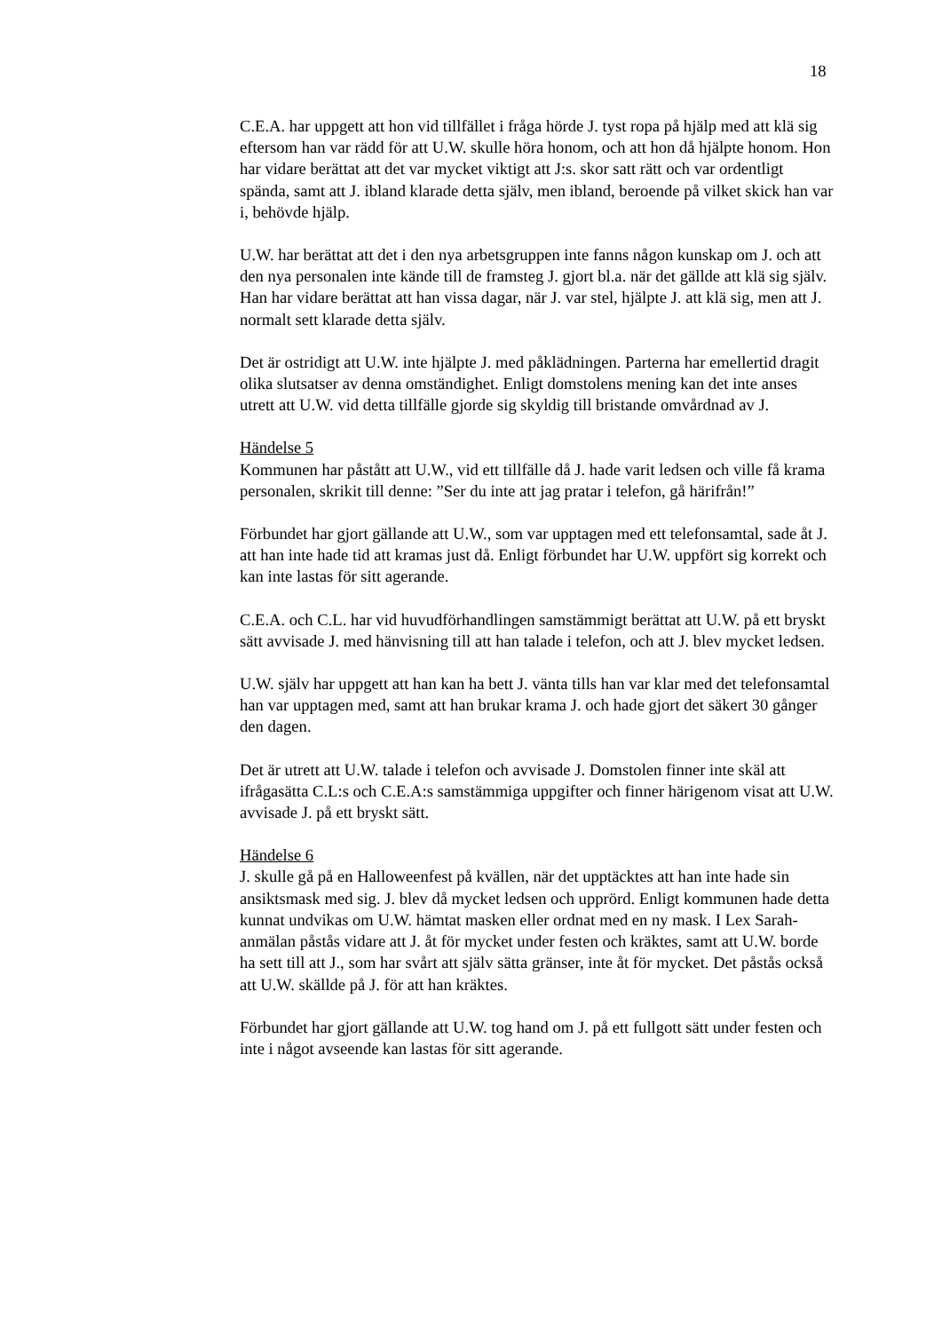18
C.E.A. har uppgett att hon vid tillfället i fråga hörde J. tyst ropa på hjälp med att klä sig eftersom han var rädd för att U.W. skulle höra honom, och att hon då hjälpte honom. Hon har vidare berättat att det var mycket viktigt att J:s. skor satt rätt och var ordentligt spända, samt att J. ibland klarade detta själv, men ibland, beroende på vilket skick han var i, behövde hjälp.
U.W. har berättat att det i den nya arbetsgruppen inte fanns någon kunskap om J. och att den nya personalen inte kände till de framsteg J. gjort bl.a. när det gällde att klä sig själv. Han har vidare berättat att han vissa dagar, när J. var stel, hjälpte J. att klä sig, men att J. normalt sett klarade detta själv.
Det är ostridigt att U.W. inte hjälpte J. med påklädningen. Parterna har emellertid dragit olika slutsatser av denna omständighet. Enligt domstolens mening kan det inte anses utrett att U.W. vid detta tillfälle gjorde sig skyldig till bristande omvårdnad av J.
Händelse 5
Kommunen har påstått att U.W., vid ett tillfälle då J. hade varit ledsen och ville få krama personalen, skrikit till denne: ”Ser du inte att jag pratar i telefon, gå härifrån!”
Förbundet har gjort gällande att U.W., som var upptagen med ett telefonsamtal, sade åt J. att han inte hade tid att kramas just då. Enligt förbundet har U.W. uppfört sig korrekt och kan inte lastas för sitt agerande.
C.E.A. och C.L. har vid huvudförhandlingen samstämmigt berättat att U.W. på ett bryskt sätt avvisade J. med hänvisning till att han talade i telefon, och att J. blev mycket ledsen.
U.W. själv har uppgett att han kan ha bett J. vänta tills han var klar med det telefonsamtal han var upptagen med, samt att han brukar krama J. och hade gjort det säkert 30 gånger den dagen.
Det är utrett att U.W. talade i telefon och avvisade J. Domstolen finner inte skäl att ifrågasätta C.L:s och C.E.A:s samstämmiga uppgifter och finner härigenom visat att U.W. avvisade J. på ett bryskt sätt.
Händelse 6
J. skulle gå på en Halloweenfest på kvällen, när det upptäcktes att han inte hade sin ansiktsmask med sig. J. blev då mycket ledsen och upprörd. Enligt kommunen hade detta kunnat undvikas om U.W. hämtat masken eller ordnat med en ny mask. I Lex Sarah-anmälan påstås vidare att J. åt för mycket under festen och kräktes, samt att U.W. borde ha sett till att J., som har svårt att själv sätta gränser, inte åt för mycket. Det påstås också att U.W. skällde på J. för att han kräktes.
Förbundet har gjort gällande att U.W. tog hand om J. på ett fullgott sätt under festen och inte i något avseende kan lastas för sitt agerande.